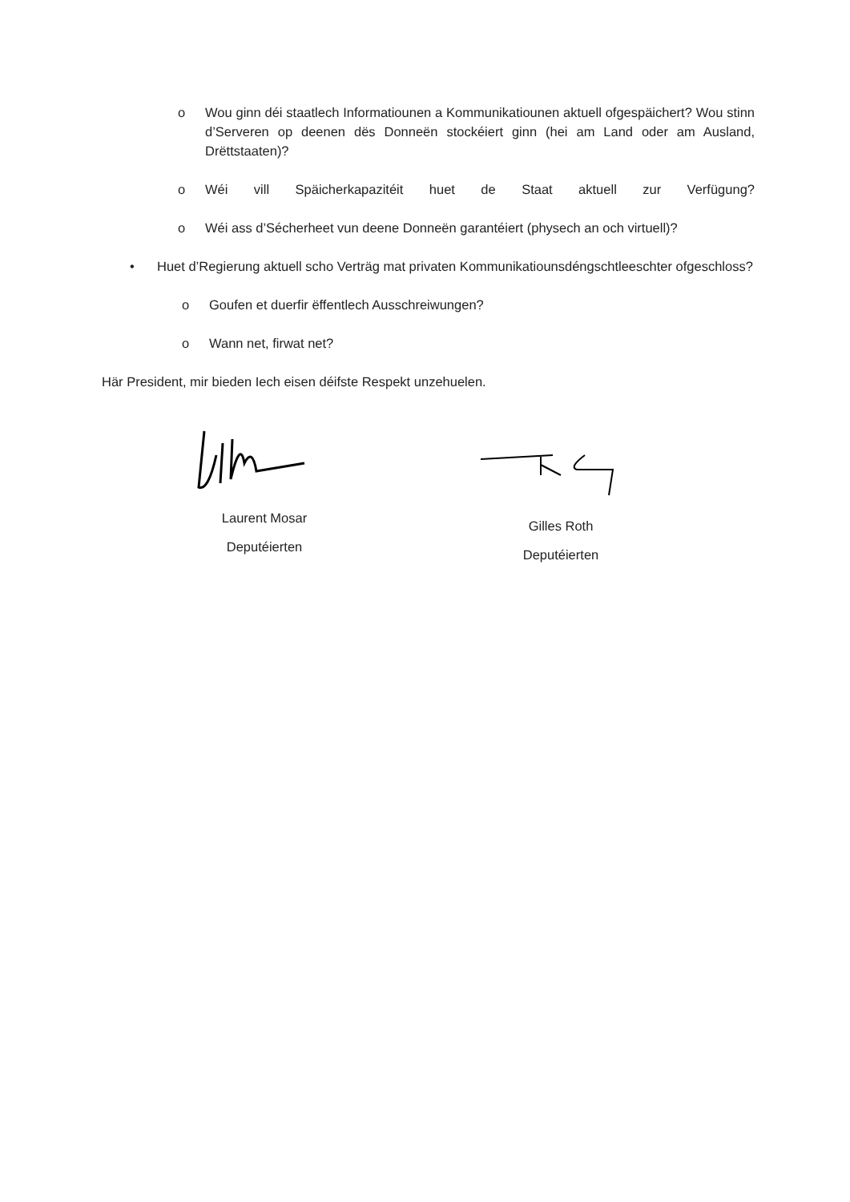o Wou ginn déi staatlech Informatiounen a Kommunikatiounen aktuell ofgespäichert? Wou stinn d’Serveren op deenen dës Donneën stockéiert ginn (hei am Land oder am Ausland, Drëttstaaten)?
o Wéi vill Späicherkapazitéit huet de Staat aktuell zur Verfügung?
o Wéi ass d’Sécherheet vun deene Donneën garantéiert (physech an och virtuell)?
• Huet d’Regierung aktuell scho Verträg mat privaten Kommunikatiounsdéngschtleeschter ofgeschloss?
o Goufen et duerfir ëffentlech Ausschreiwungen?
o Wann net, firwat net?
Här President, mir bieden Iech eisen déifste Respekt unzehuelen.
Laurent Mosar
Deputéierten
Gilles Roth
Deputéierten